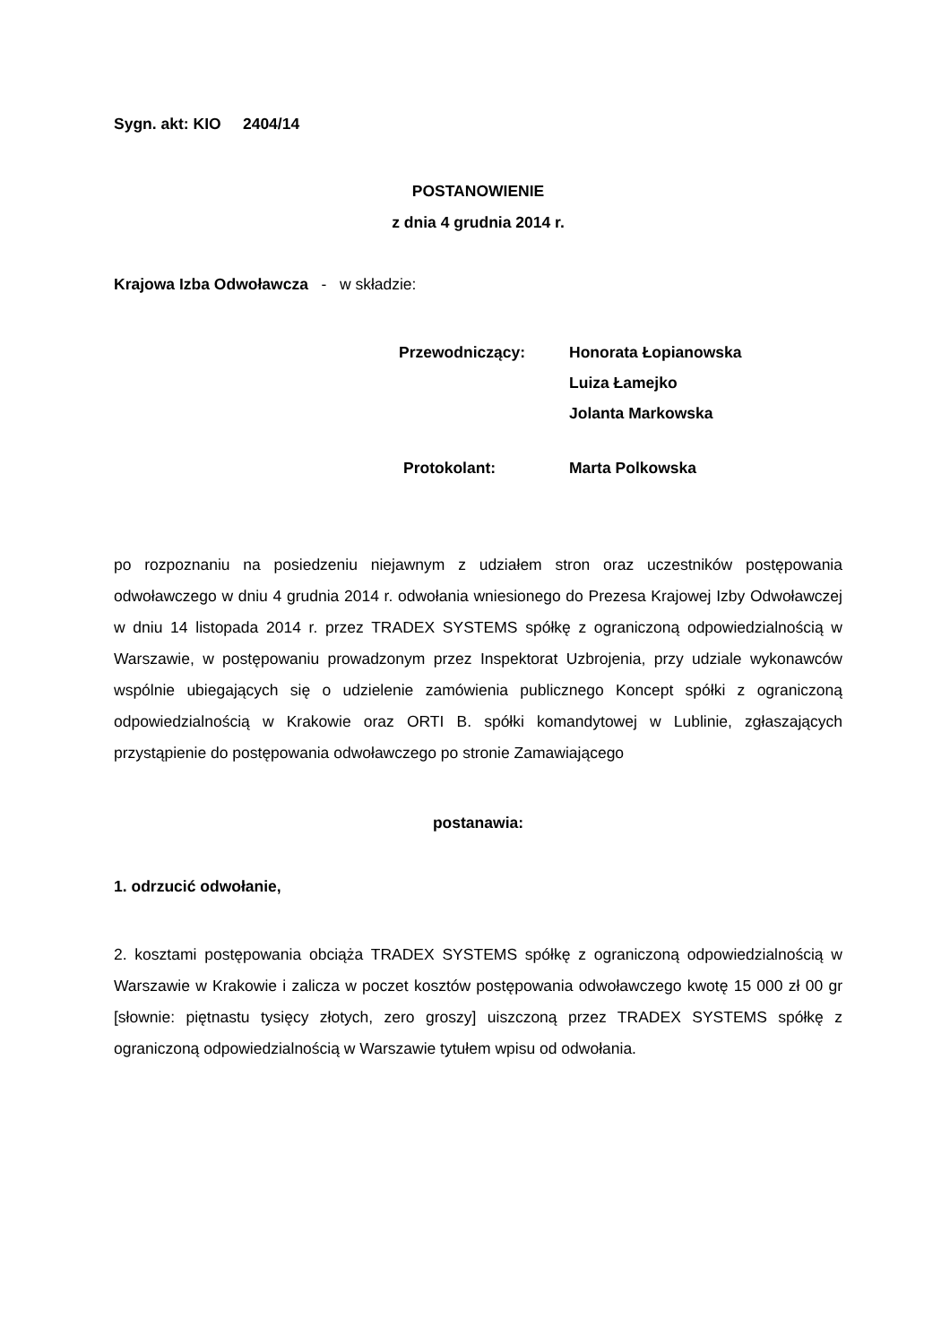Sygn. akt: KIO 2404/14
POSTANOWIENIE
z dnia 4 grudnia 2014 r.
Krajowa Izba Odwoławcza - w składzie:
Przewodniczący: Honorata Łopianowska
Luiza Łamejko
Jolanta Markowska
Protokolant: Marta Polkowska
po rozpoznaniu na posiedzeniu niejawnym z udziałem stron oraz uczestników postępowania odwoławczego w dniu 4 grudnia 2014 r. odwołania wniesionego do Prezesa Krajowej Izby Odwoławczej w dniu 14 listopada 2014 r. przez TRADEX SYSTEMS spółkę z ograniczoną odpowiedzialnością w Warszawie, w postępowaniu prowadzonym przez Inspektorat Uzbrojenia, przy udziale wykonawców wspólnie ubiegających się o udzielenie zamówienia publicznego Koncept spółki z ograniczoną odpowiedzialnością w Krakowie oraz ORTI B. spółki komandytowej w Lublinie, zgłaszających przystąpienie do postępowania odwoławczego po stronie Zamawiającego
postanawia:
1. odrzucić odwołanie,
2. kosztami postępowania obciąża TRADEX SYSTEMS spółkę z ograniczoną odpowiedzialnością w Warszawie w Krakowie i zalicza w poczet kosztów postępowania odwoławczego kwotę 15 000 zł 00 gr [słownie: piętnastu tysięcy złotych, zero groszy] uiszczoną przez TRADEX SYSTEMS spółkę z ograniczoną odpowiedzialnością w Warszawie tytułem wpisu od odwołania.